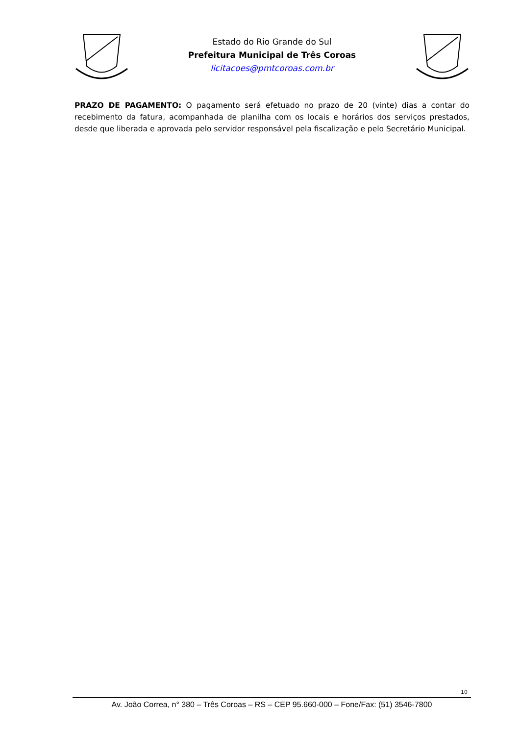Estado do Rio Grande do Sul
Prefeitura Municipal de Três Coroas
licitacoes@pmtcoroas.com.br
PRAZO DE PAGAMENTO: O pagamento será efetuado no prazo de 20 (vinte) dias a contar do recebimento da fatura, acompanhada de planilha com os locais e horários dos serviços prestados, desde que liberada e aprovada pelo servidor responsável pela fiscalização e pelo Secretário Municipal.
10
Av. João Correa, n° 380 – Três Coroas – RS – CEP 95.660-000 – Fone/Fax: (51) 3546-7800